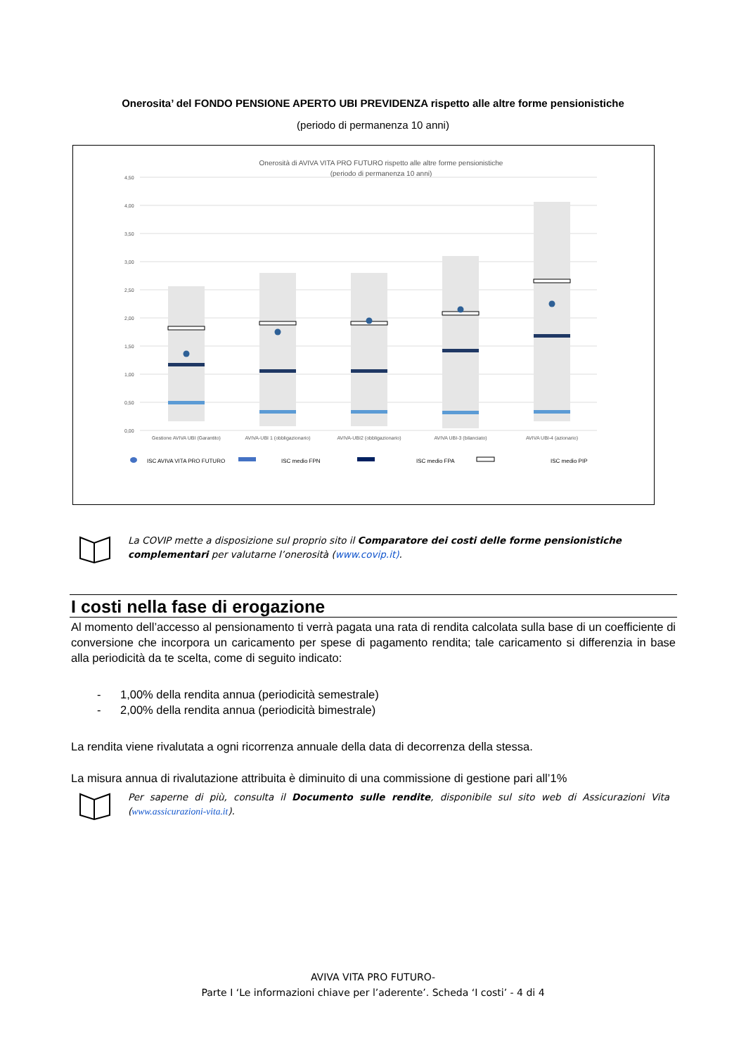Onerosita’ del FONDO PENSIONE APERTO UBI PREVIDENZA rispetto alle altre forme pensionistiche
(periodo di permanenza 10 anni)
Onerosità di AVIVA VITA PRO FUTURO rispetto alle altre forme pensionistiche
(periodo di permanenza 10 anni)
4,50
4,00
3,50
3,00
2,50
2,00
1,50
1,00
0,50
0,00
Gestione AVIVA UBI (Garantito)
AVIVA-UBI 1 (obbligazionario)
AVIVA-UBI2 (obbligazionario)
AVIVA UBI-3 (bilanciato)
AVIVA UBI-4 (azionario)
ISC AVIVA VITA PRO FUTURO
ISC medio FPN
ISC medio FPA
ISC medio PIP
La COVIP mette a disposizione sul proprio sito il Comparatore dei costi delle forme pensionistiche complementari per valutarne l’onerosità (www.covip.it).
I costi nella fase di erogazione
Al momento dell’accesso al pensionamento ti verrà pagata una rata di rendita calcolata sulla base di un coefficiente di conversione che incorpora un caricamento per spese di pagamento rendita; tale caricamento si differenzia in base alla periodicità da te scelta, come di seguito indicato:
- 1,00% della rendita annua (periodicità semestrale)
- 2,00% della rendita annua (periodicità bimestrale)
La rendita viene rivalutata a ogni ricorrenza annuale della data di decorrenza della stessa.
La misura annua di rivalutazione attribuita è diminuito di una commissione di gestione pari all’1%
Per saperne di più, consulta il Documento sulle rendite, disponibile sul sito web di Assicurazioni Vita (www.assicurazioni-vita.it).
AVIVA VITA PRO FUTURO-
Parte I ‘Le informazioni chiave per l’aderente’. Scheda ‘I costi’ - 4 di 4